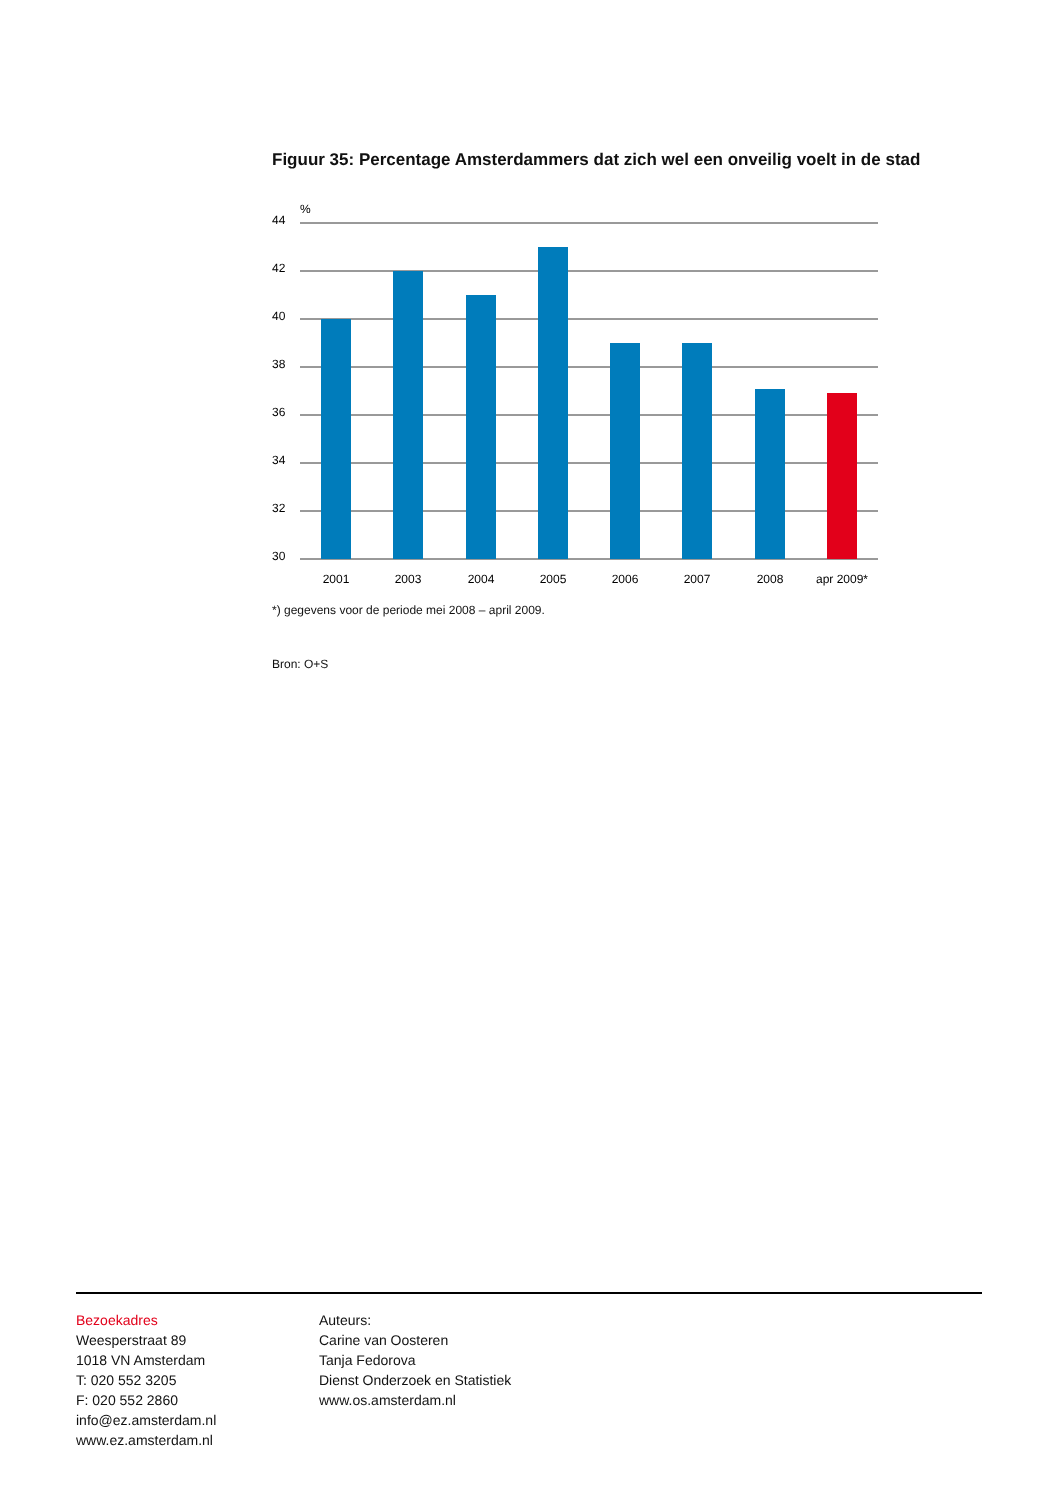Figuur 35: Percentage Amsterdammers dat zich wel een onveilig voelt in de stad
%
44
42
40
38
36
34
32
30
2001
2003
2004
2005
2006
2007
2008
apr 2009*
*) gegevens voor de periode mei 2008 – april 2009.
Bron: O+S
Bezoekadres
Weesperstraat 89
1018 VN Amsterdam
T: 020 552 3205
F: 020 552 2860
info@ez.amsterdam.nl
www.ez.amsterdam.nl
Auteurs:
Carine van Oosteren
Tanja Fedorova
Dienst Onderzoek en Statistiek
www.os.amsterdam.nl